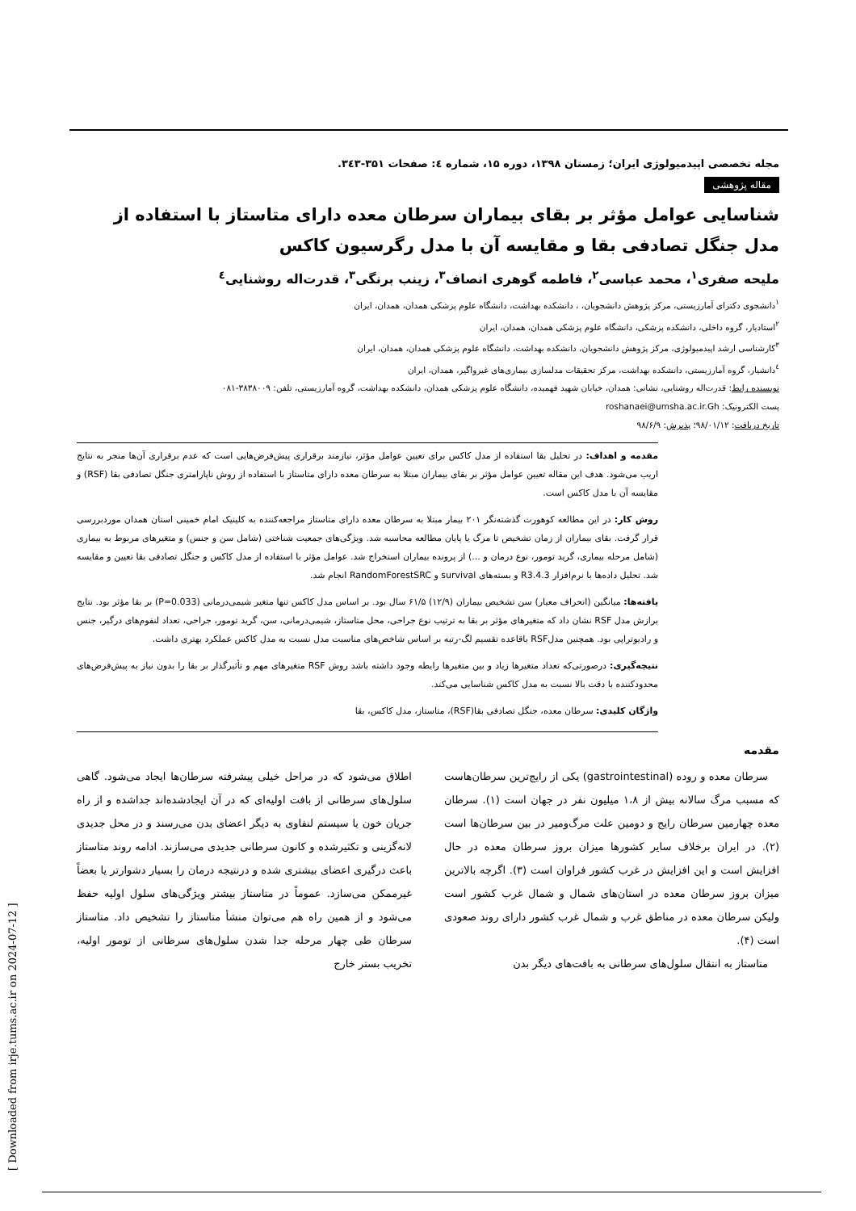[ Downloaded from irje.tums.ac.ir on 2024-07-12 ]
مجله تخصصی اپیدمیولوژی ایران؛ زمستان ۱۳۹۸، دوره ۱۵، شماره ٤: صفحات ۳۵۱-۳٤۳.
مقاله پژوهشی
شناسایی عوامل مؤثر بر بقای بیماران سرطان معده دارای متاستاز با استفاده از مدل جنگل تصادفی بقا و مقایسه آن با مدل رگرسیون کاکس
ملیحه صفری<sup>۱</sup>، محمد عباسی<sup>۲</sup>، فاطمه گوهری انصاف<sup>۳</sup>، زینب برنگی<sup>۳</sup>، قدرت‌اله روشنایی<sup>٤</sup>
<sup>۱</sup> دانشجوی دکترای آمارزیستی، مرکز پژوهش دانشجویان، ، دانشکده بهداشت، دانشگاه علوم پزشکی همدان، همدان، ایران
<sup>۲</sup> استادیار، گروه داخلی، دانشکده پزشکی، دانشگاه علوم پزشکی همدان، همدان، ایران
<sup>۳</sup> کارشناسی ارشد اپیدمیولوژی، مرکز پژوهش دانشجویان، دانشکده بهداشت، دانشگاه علوم پزشکی همدان، همدان، ایران
<sup>٤</sup> دانشیار، گروه آمارزیستی، دانشکده بهداشت، مرکز تحقیقات مدلسازی بیماری‌های غیرواگیر، همدان، ایران
نویسنده رابط: قدرت‌اله روشنایی، نشانی: همدان، خیابان شهید فهمیده، دانشگاه علوم پزشکی همدان، دانشکده بهداشت، گروه آمارزیستی، تلفن: ۳۸۳۸۰۰۹-۰۸۱
پست الکترونیک: roshanaei@umsha.ac.ir.Gh
تاریخ دریافت: ۹۸/۰۱/۱۲؛ پذیرش: ۹۸/۶/۹
مقدمه و اهداف: در تحلیل بقا استفاده از مدل کاکس برای تعیین عوامل مؤثر، نیازمند برقراری پیش‌فرض‌هایی است که عدم برقراری آن‌ها منجر به نتایج اریب می‌شود. هدف این مقاله تعیین عوامل مؤثر بر بقای بیماران مبتلا به سرطان معده دارای متاستاز با استفاده از روش ناپارامتری جنگل تصادفی بقا (RSF) و مقایسه آن با مدل کاکس است.
روش کار: در این مطالعه کوهورت گذشته‌نگر ۲۰۱ بیمار مبتلا به سرطان معده دارای متاستاز مراجعه‌کننده به کلینیک امام خمینی استان همدان موردبررسی قرار گرفت. بقای بیماران از زمان تشخیص تا مرگ یا پایان مطالعه محاسبه شد. ویژگی‌های جمعیت شناختی (شامل سن و جنس) و متغیرهای مربوط به بیماری (شامل مرحله بیماری، گرید تومور، نوع درمان و ...) از پرونده بیماران استخراج شد. عوامل مؤثر با استفاده از مدل کاکس و جنگل تصادفی بقا تعیین و مقایسه شد. تحلیل داده‌ها با نرم‌افزار R3.4.3 و بسته‌های survival و RandomForestSRC انجام شد.
یافته‌ها: میانگین (انحراف معیار) سن تشخیص بیماران (۱۲/۹) ۶۱/۵ سال بود. بر اساس مدل کاکس تنها متغیر شیمی‌درمانی (P=0.033) بر بقا مؤثر بود. نتایج برازش مدل RSF نشان داد که متغیرهای مؤثر بر بقا به ترتیب نوع جراحی، محل متاستاز، شیمی‌درمانی، سن، گرید تومور، جراحی، تعداد لنفوم‌های درگیر، جنس و رادیوتراپی بود. همچنین مدلRSF باقاعده تقسیم لگ-رتبه بر اساس شاخص‌های مناسبت مدل نسبت به مدل کاکس عملکرد بهتری داشت.
نتیجه‌گیری: درصورتی‌که تعداد متغیرها زیاد و بین متغیرها رابطه وجود داشته باشد روش RSF متغیرهای مهم و تأثیرگذار بر بقا را بدون نیاز به پیش‌فرض‌های محدودکننده با دقت بالا نسبت به مدل کاکس شناسایی می‌کند.
واژگان کلیدی: سرطان معده، جنگل تصادفی بقا(RSF)، متاستاز، مدل کاکس، بقا
مقدمه
سرطان معده و روده (gastrointestinal) یکی از رایج‌ترین سرطان‌هاست که مسبب مرگ سالانه بیش از ۱،۸ میلیون نفر در جهان است (۱). سرطان معده چهارمین سرطان رایج و دومین علت مرگ‌ومیر در بین سرطان‌ها است (۲). در ایران برخلاف سایر کشورها میزان بروز سرطان معده در حال افزایش است و این افزایش در غرب کشور فراوان است (۳). اگرچه بالاترین میزان بروز سرطان معده در استان‌های شمال و شمال غرب کشور است ولیکن سرطان معده در مناطق غرب و شمال غرب کشور دارای روند صعودی است (۴).
متاستاز به انتقال سلول‌های سرطانی به بافت‌های دیگر بدن
اطلاق می‌شود که در مراحل خیلی پیشرفته سرطان‌ها ایجاد می‌شود. گاهی سلول‌های سرطانی از بافت اولیه‌ای که در آن ایجادشده‌اند جداشده و از راه جریان خون یا سیستم لنفاوی به دیگر اعضای بدن می‌رسند و در محل جدیدی لانه‌گزینی و تکثیرشده و کانون سرطانی جدیدی می‌سازند. ادامه روند متاستاز باعث درگیری اعضای بیشتری شده و درنتیجه درمان را بسیار دشوارتر یا بعضاً غیرممکن می‌سازد. عموماً در متاستاز بیشتر ویژگی‌های سلول اولیه حفظ می‌شود و از همین راه هم می‌توان منشأ متاستاز را تشخیص داد. متاستاز سرطان طی چهار مرحله جدا شدن سلول‌های سرطانی از تومور اولیه، تخریب بستر خارج